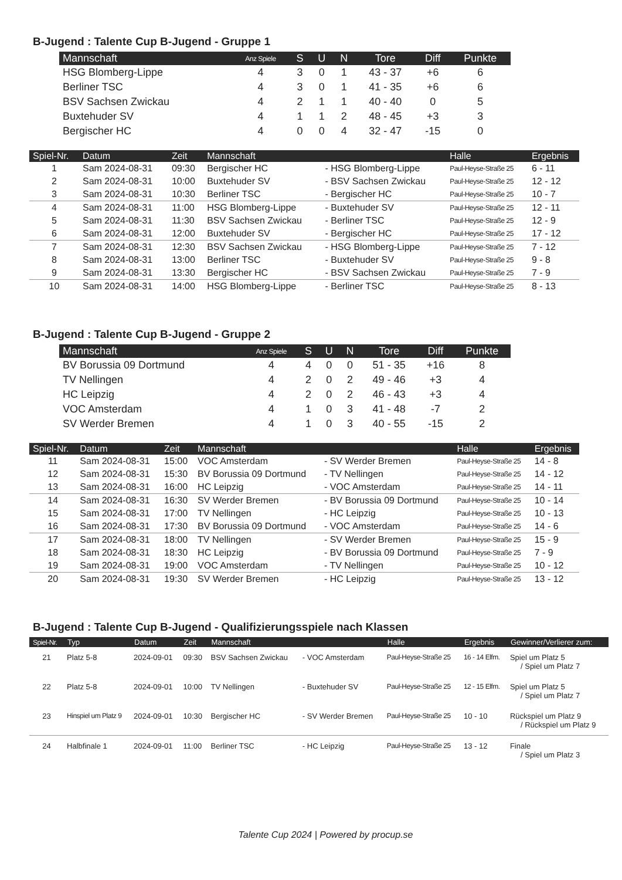B-Jugend : Talente Cup B-Jugend - Gruppe 1
| Mannschaft | Anz Spiele | S | U | N | Tore | Diff | Punkte |
| --- | --- | --- | --- | --- | --- | --- | --- |
| HSG Blomberg-Lippe | 4 | 3 | 0 | 1 | 43 - 37 | +6 | 6 |
| Berliner TSC | 4 | 3 | 0 | 1 | 41 - 35 | +6 | 6 |
| BSV Sachsen Zwickau | 4 | 2 | 1 | 1 | 40 - 40 | 0 | 5 |
| Buxtehuder SV | 4 | 1 | 1 | 2 | 48 - 45 | +3 | 3 |
| Bergischer HC | 4 | 0 | 0 | 4 | 32 - 47 | -15 | 0 |
| Spiel-Nr. | Datum | Zeit | Mannschaft | | Halle | Ergebnis |
| --- | --- | --- | --- | --- | --- | --- |
| 1 | Sam 2024-08-31 | 09:30 | Bergischer HC | - HSG Blomberg-Lippe | Paul-Heyse-Straße 25 | 6 - 11 |
| 2 | Sam 2024-08-31 | 10:00 | Buxtehuder SV | - BSV Sachsen Zwickau | Paul-Heyse-Straße 25 | 12 - 12 |
| 3 | Sam 2024-08-31 | 10:30 | Berliner TSC | - Bergischer HC | Paul-Heyse-Straße 25 | 10 - 7 |
| 4 | Sam 2024-08-31 | 11:00 | HSG Blomberg-Lippe | - Buxtehuder SV | Paul-Heyse-Straße 25 | 12 - 11 |
| 5 | Sam 2024-08-31 | 11:30 | BSV Sachsen Zwickau | - Berliner TSC | Paul-Heyse-Straße 25 | 12 - 9 |
| 6 | Sam 2024-08-31 | 12:00 | Buxtehuder SV | - Bergischer HC | Paul-Heyse-Straße 25 | 17 - 12 |
| 7 | Sam 2024-08-31 | 12:30 | BSV Sachsen Zwickau | - HSG Blomberg-Lippe | Paul-Heyse-Straße 25 | 7 - 12 |
| 8 | Sam 2024-08-31 | 13:00 | Berliner TSC | - Buxtehuder SV | Paul-Heyse-Straße 25 | 9 - 8 |
| 9 | Sam 2024-08-31 | 13:30 | Bergischer HC | - BSV Sachsen Zwickau | Paul-Heyse-Straße 25 | 7 - 9 |
| 10 | Sam 2024-08-31 | 14:00 | HSG Blomberg-Lippe | - Berliner TSC | Paul-Heyse-Straße 25 | 8 - 13 |
B-Jugend : Talente Cup B-Jugend - Gruppe 2
| Mannschaft | Anz Spiele | S | U | N | Tore | Diff | Punkte |
| --- | --- | --- | --- | --- | --- | --- | --- |
| BV Borussia 09 Dortmund | 4 | 4 | 0 | 0 | 51 - 35 | +16 | 8 |
| TV Nellingen | 4 | 2 | 0 | 2 | 49 - 46 | +3 | 4 |
| HC Leipzig | 4 | 2 | 0 | 2 | 46 - 43 | +3 | 4 |
| VOC Amsterdam | 4 | 1 | 0 | 3 | 41 - 48 | -7 | 2 |
| SV Werder Bremen | 4 | 1 | 0 | 3 | 40 - 55 | -15 | 2 |
| Spiel-Nr. | Datum | Zeit | Mannschaft | | Halle | Ergebnis |
| --- | --- | --- | --- | --- | --- | --- |
| 11 | Sam 2024-08-31 | 15:00 | VOC Amsterdam | - SV Werder Bremen | Paul-Heyse-Straße 25 | 14 - 8 |
| 12 | Sam 2024-08-31 | 15:30 | BV Borussia 09 Dortmund | - TV Nellingen | Paul-Heyse-Straße 25 | 14 - 12 |
| 13 | Sam 2024-08-31 | 16:00 | HC Leipzig | - VOC Amsterdam | Paul-Heyse-Straße 25 | 14 - 11 |
| 14 | Sam 2024-08-31 | 16:30 | SV Werder Bremen | - BV Borussia 09 Dortmund | Paul-Heyse-Straße 25 | 10 - 14 |
| 15 | Sam 2024-08-31 | 17:00 | TV Nellingen | - HC Leipzig | Paul-Heyse-Straße 25 | 10 - 13 |
| 16 | Sam 2024-08-31 | 17:30 | BV Borussia 09 Dortmund | - VOC Amsterdam | Paul-Heyse-Straße 25 | 14 - 6 |
| 17 | Sam 2024-08-31 | 18:00 | TV Nellingen | - SV Werder Bremen | Paul-Heyse-Straße 25 | 15 - 9 |
| 18 | Sam 2024-08-31 | 18:30 | HC Leipzig | - BV Borussia 09 Dortmund | Paul-Heyse-Straße 25 | 7 - 9 |
| 19 | Sam 2024-08-31 | 19:00 | VOC Amsterdam | - TV Nellingen | Paul-Heyse-Straße 25 | 10 - 12 |
| 20 | Sam 2024-08-31 | 19:30 | SV Werder Bremen | - HC Leipzig | Paul-Heyse-Straße 25 | 13 - 12 |
B-Jugend : Talente Cup B-Jugend - Qualifizierungsspiele nach Klassen
| Spiel-Nr. | Typ | Datum | Zeit | Mannschaft | | Halle | Ergebnis | Gewinner/Verlierer zum: |
| --- | --- | --- | --- | --- | --- | --- | --- | --- |
| 21 | Platz 5-8 | 2024-09-01 | 09:30 | BSV Sachsen Zwickau | - VOC Amsterdam | Paul-Heyse-Straße 25 | 16 - 14 Elfm. | Spiel um Platz 5 / Spiel um Platz 7 |
| 22 | Platz 5-8 | 2024-09-01 | 10:00 | TV Nellingen | - Buxtehuder SV | Paul-Heyse-Straße 25 | 12 - 15 Elfm. | Spiel um Platz 5 / Spiel um Platz 7 |
| 23 | Hinspiel um Platz 9 | 2024-09-01 | 10:30 | Bergischer HC | - SV Werder Bremen | Paul-Heyse-Straße 25 | 10 - 10 | Rückspiel um Platz 9 / Rückspiel um Platz 9 |
| 24 | Halbfinale 1 | 2024-09-01 | 11:00 | Berliner TSC | - HC Leipzig | Paul-Heyse-Straße 25 | 13 - 12 | Finale / Spiel um Platz 3 |
Talente Cup 2024 | Powered by procup.se